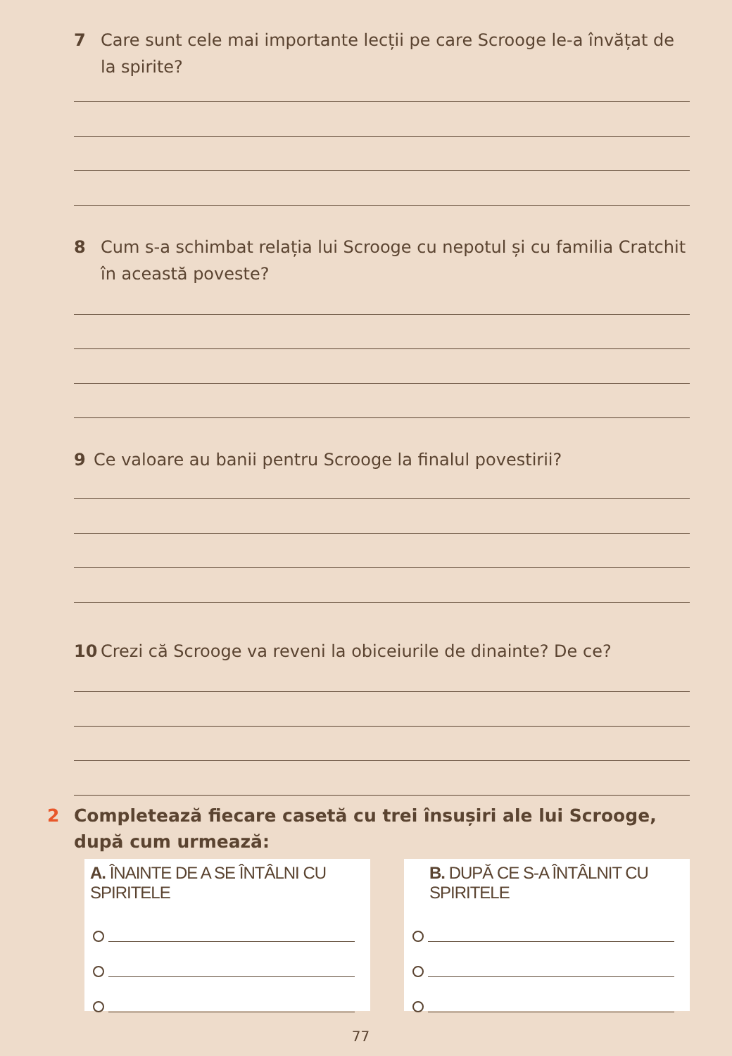7 Care sunt cele mai importante lecții pe care Scrooge le-a învățat de la spirite?
8 Cum s-a schimbat relația lui Scrooge cu nepotul și cu familia Cratchit în această poveste?
9 Ce valoare au banii pentru Scrooge la finalul povestirii?
10 Crezi că Scrooge va reveni la obiceiurile de dinainte? De ce?
2 Completează fiecare casetă cu trei însușiri ale lui Scrooge, după cum urmează:
A. ÎNAINTE DE A SE ÎNTÂLNI CU SPIRITELE B. DUPĂ CE S-A ÎNTÂLNIT CU SPIRITELE
77